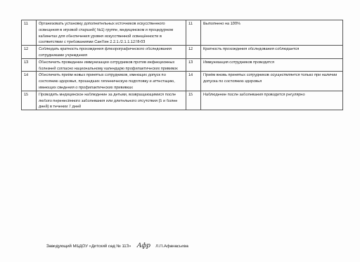| 11 | Организовать установку дополнительных источников искусственного освещения в игровой старшей( №1) группе, медицинском и процедурном кабинетах для обеспечения уровня искусственной освещённости в соответствии с требованиями СанПин 2.2.1./2.1.1.1278-03 | 11 | Выполнено на 100% |
| 12 | Соблюдать кратность прохождения флюорографического обследования сотрудниками учреждения | 12 | Кратность прохождения обследования соблюдается |
| 13 | Обеспечить проведение иммунизации сотрудников против инфекционных болезней согласно национальному календарю профилактических прививок | 13 | Иммунизация сотрудников проводится |
| 14 | Обеспечить приём новых принятых сотрудников, имеющих допуск по состоянию здоровья, прошедших гигиеническую подготовку и аттестацию, имеющих сведения о профилактических прививках | 14 | Приём вновь принятых сотрудников осуществляется только при наличии допуска по состоянию здоровья |
| 15 | Проводить медицинское наблюдение за детьми, возвращающимися после любого перенесённого заболевания или длительного отсутствия (5 и более дней) в течении 7 дней | 15 | Наблюдение после заболевания проводится регулярно |
Заведующий МБДОУ «Детский сад № 113» Афр Л.П.Афанасьева